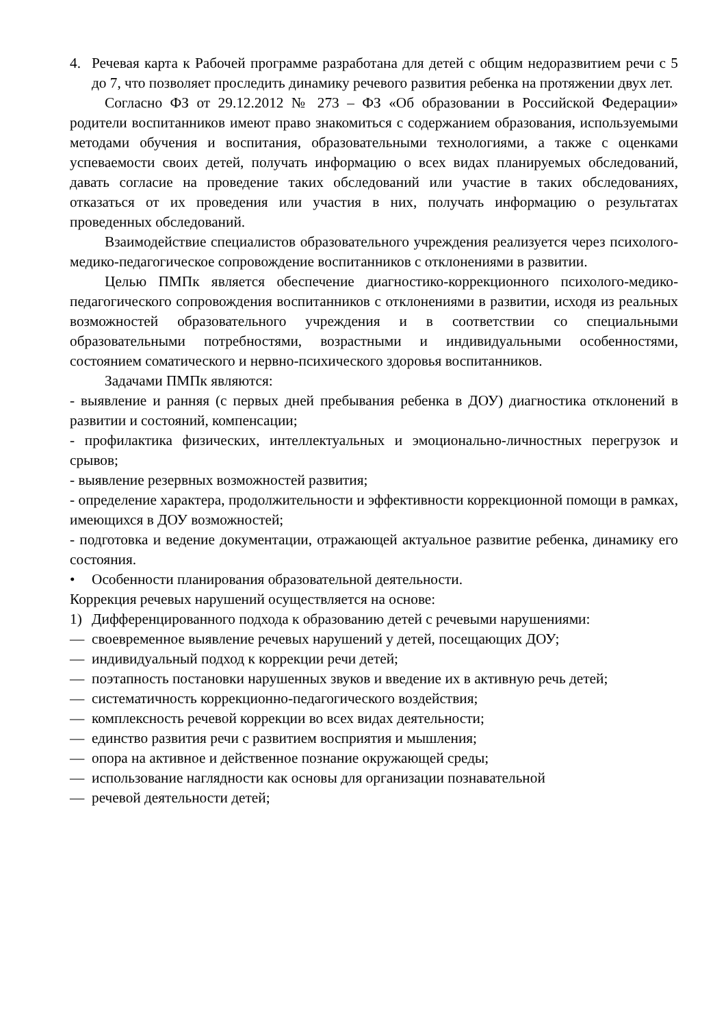4. Речевая карта к Рабочей программе разработана для детей с общим недоразвитием речи с 5 до 7, что позволяет проследить динамику речевого развития ребенка на протяжении двух лет.
Согласно ФЗ от 29.12.2012 № 273 – ФЗ «Об образовании в Российской Федерации» родители воспитанников имеют право знакомиться с содержанием образования, используемыми методами обучения и воспитания, образовательными технологиями, а также с оценками успеваемости своих детей, получать информацию о всех видах планируемых обследований, давать согласие на проведение таких обследований или участие в таких обследованиях, отказаться от их проведения или участия в них, получать информацию о результатах проведенных обследований.
Взаимодействие специалистов образовательного учреждения реализуется через психолого-медико-педагогическое сопровождение воспитанников с отклонениями в развитии.
Целью ПМПк является обеспечение диагностико-коррекционного психолого-медико-педагогического сопровождения воспитанников с отклонениями в развитии, исходя из реальных возможностей образовательного учреждения и в соответствии со специальными образовательными потребностями, возрастными и индивидуальными особенностями, состоянием соматического и нервно-психического здоровья воспитанников.
Задачами ПМПк являются:
- выявление и ранняя (с первых дней пребывания ребенка в ДОУ) диагностика отклонений в развитии и состояний, компенсации;
- профилактика физических, интеллектуальных и эмоционально-личностных перегрузок и срывов;
- выявление резервных возможностей развития;
- определение характера, продолжительности и эффективности коррекционной помощи в рамках, имеющихся в ДОУ возможностей;
- подготовка и ведение документации, отражающей актуальное развитие ребенка, динамику его состояния.
• Особенности планирования образовательной деятельности.
Коррекция речевых нарушений осуществляется на основе:
1) Дифференцированного подхода к образованию детей с речевыми нарушениями:
— своевременное выявление речевых нарушений у детей, посещающих ДОУ;
— индивидуальный подход к коррекции речи детей;
— поэтапность постановки нарушенных звуков и введение их в активную речь детей;
— систематичность коррекционно-педагогического воздействия;
— комплексность речевой коррекции во всех видах деятельности;
— единство развития речи с развитием восприятия и мышления;
— опора на активное и действенное познание окружающей среды;
— использование наглядности как основы для организации познавательной
— речевой деятельности детей;